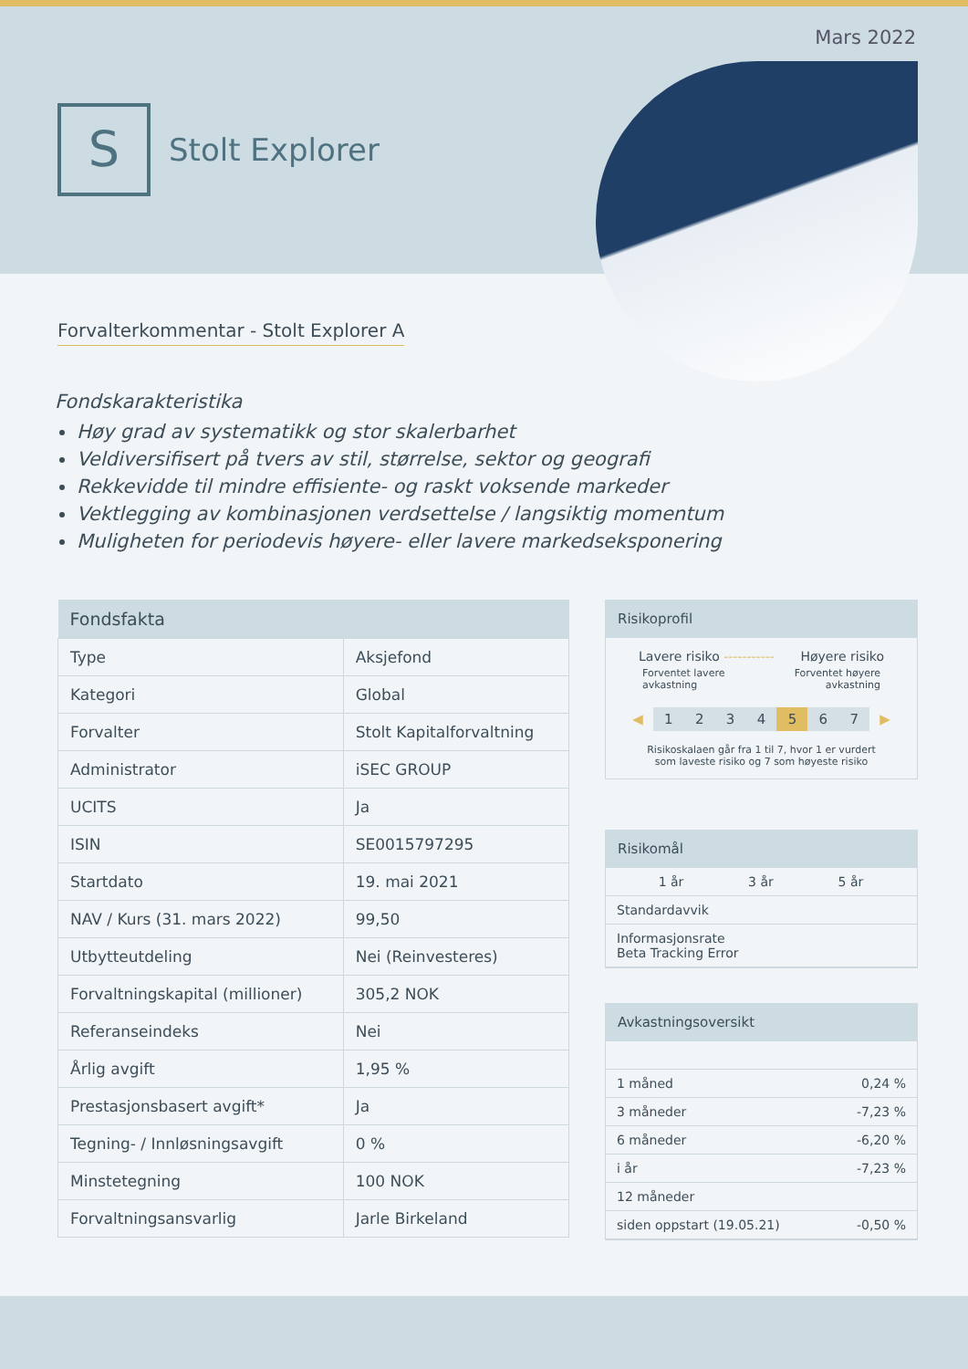Mars 2022
S
Stolt Explorer
Forvalterkommentar - Stolt Explorer A
Fondskarakteristika
Høy grad av systematikk og stor skalerbarhet
Veldiversifisert på tvers av stil, størrelse, sektor og geografi
Rekkevidde til mindre effisiente- og raskt voksende markeder
Vektlegging av kombinasjonen verdsettelse / langsiktig momentum
Muligheten for periodevis høyere- eller lavere markedseksponering
| Fondsfakta | |
| --- | --- |
| Type | Aksjefond |
| Kategori | Global |
| Forvalter | Stolt Kapitalforvaltning |
| Administrator | iSEC GROUP |
| UCITS | Ja |
| ISIN | SE0015797295 |
| Startdato | 19. mai 2021 |
| NAV / Kurs (31. mars 2022) | 99,50 |
| Utbytteutdeling | Nei (Reinvesteres) |
| Forvaltningskapital (millioner) | 305,2 NOK |
| Referanseindeks | Nei |
| Årlig avgift | 1,95 % |
| Prestasjonsbasert avgift* | Ja |
| Tegning- / Innløsningsavgift | 0 % |
| Minstetegning | 100 NOK |
| Forvaltningsansvarlig | Jarle Birkeland |
Risikoprofil
Lavere risiko ----------- Høyere risiko
Forventet lavere
avkastning Forventet høyere
avkastning
◀ 1234567 ▶
Risikoskalaen går fra 1 til 7, hvor 1 er vurdert
som laveste risiko og 7 som høyeste risiko
Risikomål
| | 1 år | 3 år | 5 år |
| Standardavvik | | | |
| Informasjonsrate Beta Tracking Error | | | |
Avkastningsoversikt
| 1 måned | 0,24 % |
| 3 måneder | -7,23 % |
| 6 måneder | -6,20 % |
| i år | -7,23 % |
| 12 måneder | |
| siden oppstart (19.05.21) | -0,50 % |